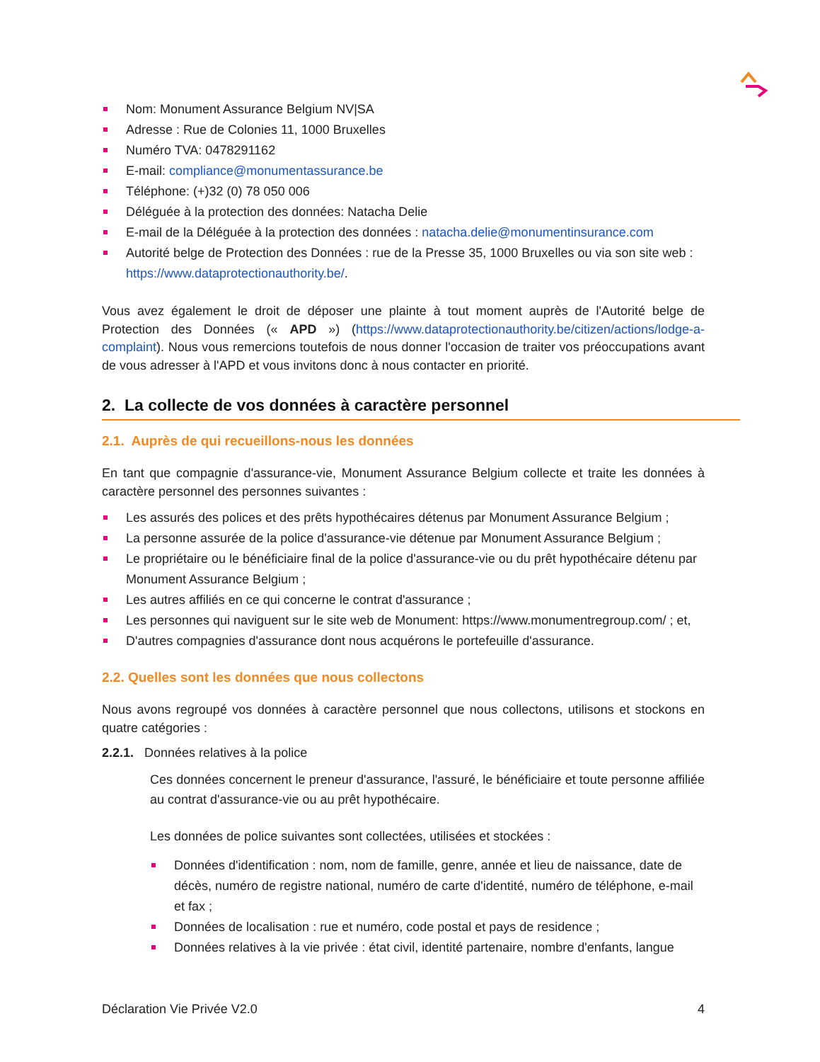Nom: Monument Assurance Belgium NV|SA
Adresse : Rue de Colonies 11, 1000 Bruxelles
Numéro TVA: 0478291162
E-mail: compliance@monumentassurance.be
Téléphone: (+)32 (0) 78 050 006
Déléguée à la protection des données: Natacha Delie
E-mail de la Déléguée à la protection des données : natacha.delie@monumentinsurance.com
Autorité belge de Protection des Données : rue de la Presse 35, 1000 Bruxelles ou via son site web : https://www.dataprotectionauthority.be/.
Vous avez également le droit de déposer une plainte à tout moment auprès de l'Autorité belge de Protection des Données (« APD ») (https://www.dataprotectionauthority.be/citizen/actions/lodge-a-complaint). Nous vous remercions toutefois de nous donner l'occasion de traiter vos préoccupations avant de vous adresser à l'APD et vous invitons donc à nous contacter en priorité.
2. La collecte de vos données à caractère personnel
2.1. Auprès de qui recueillons-nous les données
En tant que compagnie d'assurance-vie, Monument Assurance Belgium collecte et traite les données à caractère personnel des personnes suivantes :
Les assurés des polices et des prêts hypothécaires détenus par Monument Assurance Belgium ;
La personne assurée de la police d'assurance-vie détenue par Monument Assurance Belgium ;
Le propriétaire ou le bénéficiaire final de la police d'assurance-vie ou du prêt hypothécaire détenu par Monument Assurance Belgium ;
Les autres affiliés en ce qui concerne le contrat d'assurance ;
Les personnes qui naviguent sur le site web de Monument: https://www.monumentregroup.com/ ; et,
D'autres compagnies d'assurance dont nous acquérons le portefeuille d'assurance.
2.2. Quelles sont les données que nous collectons
Nous avons regroupé vos données à caractère personnel que nous collectons, utilisons et stockons en quatre catégories :
2.2.1. Données relatives à la police
Ces données concernent le preneur d'assurance, l'assuré, le bénéficiaire et toute personne affiliée au contrat d'assurance-vie ou au prêt hypothécaire.
Les données de police suivantes sont collectées, utilisées et stockées :
Données d'identification : nom, nom de famille, genre, année et lieu de naissance, date de décès, numéro de registre national, numéro de carte d'identité, numéro de téléphone, e-mail et fax ;
Données de localisation : rue et numéro, code postal et pays de residence ;
Données relatives à la vie privée : état civil, identité partenaire, nombre d'enfants, langue
Déclaration Vie Privée V2.0 4